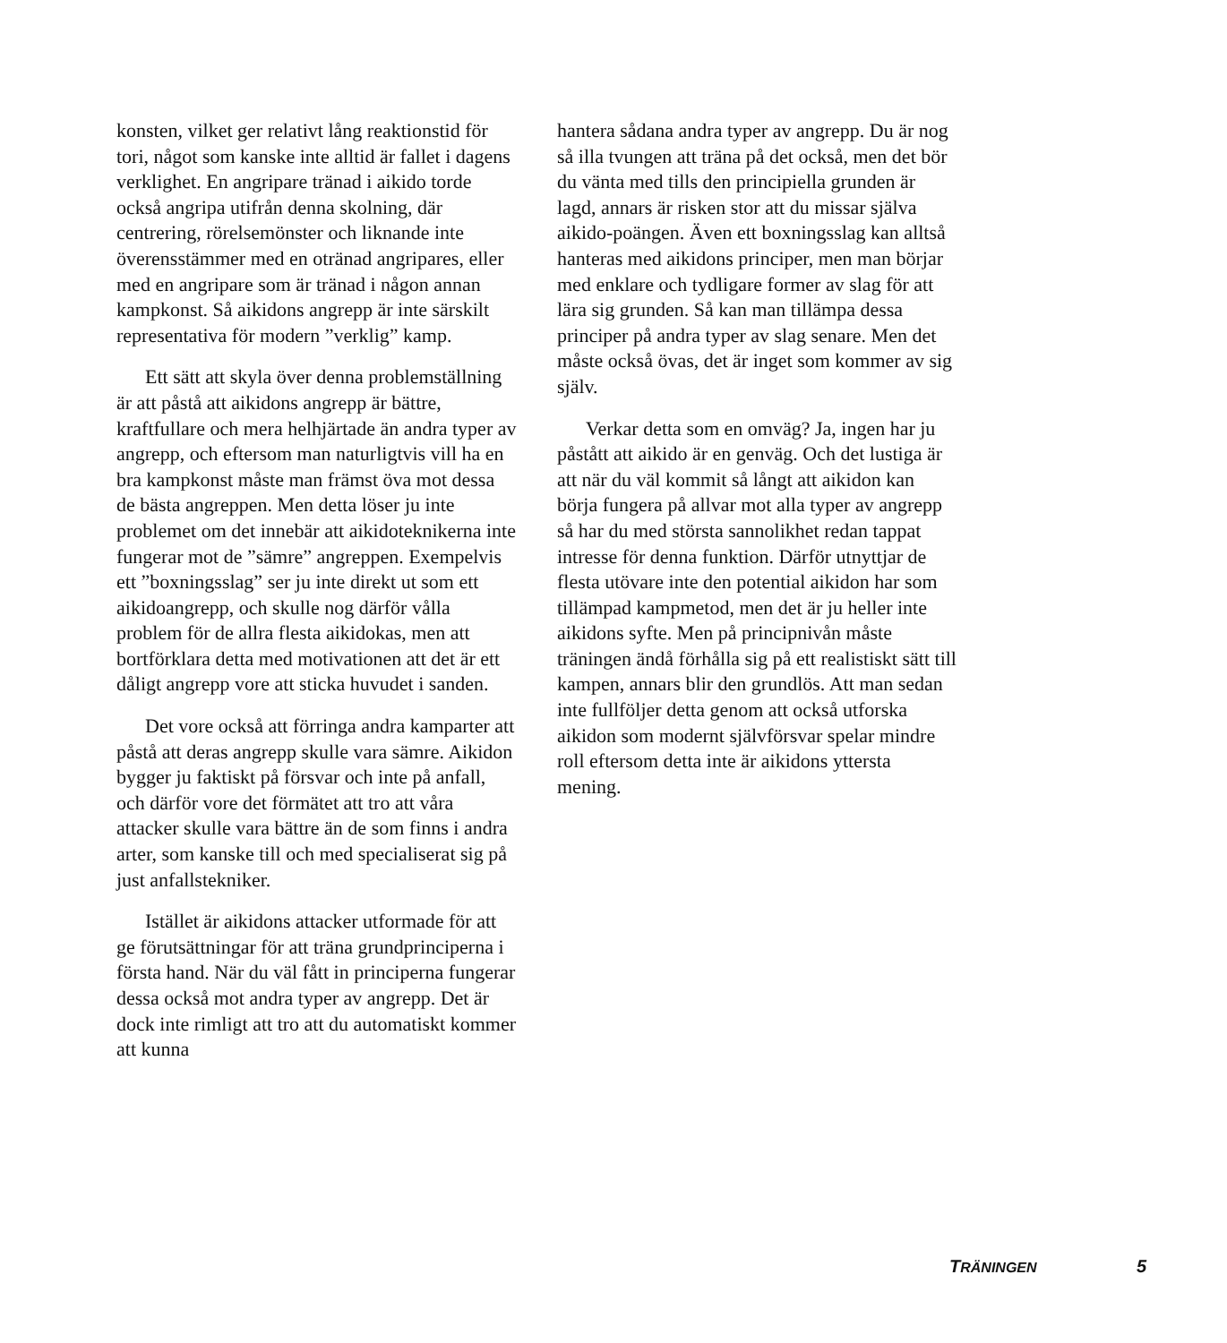konsten, vilket ger relativt lång reaktionstid för tori, något som kanske inte alltid är fallet i dagens verklighet. En angripare tränad i aikido torde också angripa utifrån denna skolning, där centrering, rörelsemönster och liknande inte överensstämmer med en otränad angripares, eller med en angripare som är tränad i någon annan kampkonst. Så aikidons angrepp är inte särskilt represen­tativa för modern ”verklig” kamp.
Ett sätt att skyla över denna problem­ställning är att påstå att aikidons angrepp är bättre, kraftfullare och mera helhjärtade än andra typer av angrepp, och eftersom man naturligtvis vill ha en bra kampkonst måste man främst öva mot dessa de bästa angrep­pen. Men detta löser ju inte problemet om det innebär att aikidoteknikerna inte fun­gerar mot de ”sämre” angreppen. Exempel­vis ett ”boxningsslag” ser ju inte direkt ut som ett aikidoangrepp, och skulle nog där­för vålla problem för de allra flesta aiki­dokas, men att bortförklara detta med moti­vationen att det är ett dåligt angrepp vore att sticka huvudet i sanden.
Det vore också att förringa andra kamp­arter att påstå att deras angrepp skulle vara sämre. Aikidon bygger ju faktiskt på försvar och inte på anfall, och därför vore det för­mätet att tro att våra attacker skulle vara bättre än de som finns i andra arter, som kanske till och med specialiserat sig på just anfallstekniker.
Istället är aikidons attacker utformade för att ge förutsättningar för att träna grund­principerna i första hand. När du väl fått in principerna fungerar dessa också mot andra typer av angrepp. Det är dock inte rimligt att tro att du automatiskt kommer att kunna
hantera sådana andra typer av angrepp. Du är nog så illa tvungen att träna på det också, men det bör du vänta med tills den princi­piella grunden är lagd, annars är risken stor att du missar själva aikido-poängen. Även ett boxningsslag kan alltså hanteras med aikidons principer, men man börjar med enklare och tydligare former av slag för att lära sig grunden. Så kan man tillämpa dessa principer på andra typer av slag senare. Men det måste också övas, det är inget som kommer av sig själv.
Verkar detta som en omväg? Ja, ingen har ju påstått att aikido är en genväg. Och det lustiga är att när du väl kommit så långt att aikidon kan börja fungera på allvar mot alla typer av angrepp så har du med största sannolikhet redan tappat intresse för denna funktion. Därför utnyttjar de flesta utövare inte den potential aikidon har som tillämpad kampmetod, men det är ju heller inte aiki­dons syfte. Men på principnivån måste träningen ändå förhålla sig på ett realistiskt sätt till kampen, annars blir den grundlös. Att man sedan inte fullföljer detta genom att också utforska aikidon som modernt själv­försvar spelar mindre roll eftersom detta inte är aikidons yttersta mening.
TRÄNINGEN 5